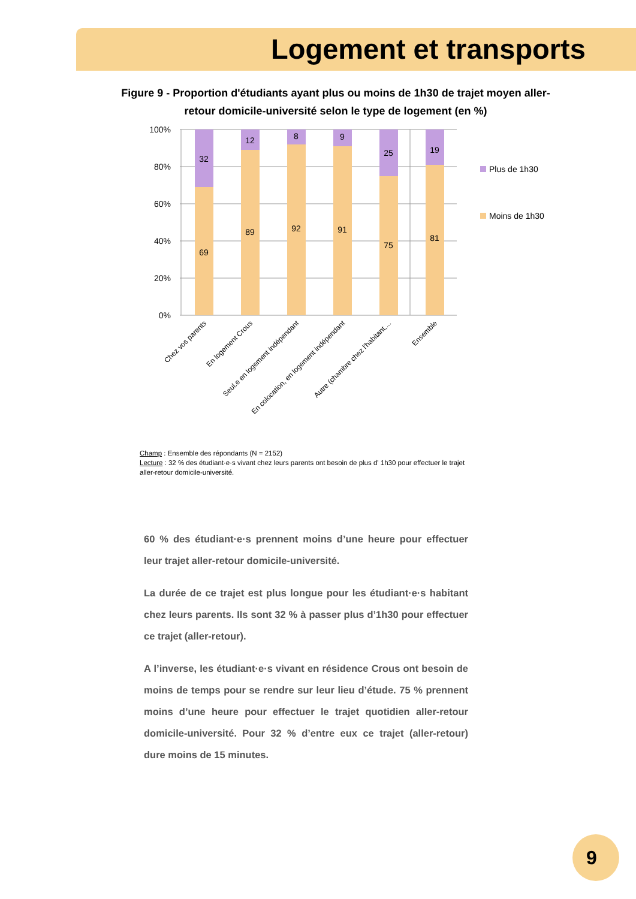Logement et transports
Figure 9 - Proportion d'étudiants ayant plus ou moins de 1h30 de trajet moyen aller-retour domicile-université selon le type de logement (en %)
100%
80%
60%
40%
20%
0%
32
69
12
89
8
92
9
91
25
75
19
81
Plus de 1h30
Moins de 1h30
Chez vos parents
En logement Crous
Seul.e en logement indépendant
En colocation, en logement indépendant
Autre (chambre chez l'habitant,...
Ensemble
Champ : Ensemble des répondants (N = 2152)
Lecture : 32 % des étudiant·e·s vivant chez leurs parents ont besoin de plus d' 1h30 pour effectuer le trajet aller-retour domicile-université.
60 % des étudiant·e·s prennent moins d’une heure pour effectuer leur trajet aller-retour domicile-université.
La durée de ce trajet est plus longue pour les étudiant·e·s habitant chez leurs parents. Ils sont 32 % à passer plus d’1h30 pour effectuer ce trajet (aller-retour).
A l’inverse, les étudiant·e·s vivant en résidence Crous ont besoin de moins de temps pour se rendre sur leur lieu d’étude. 75 % prennent moins d’une heure pour effectuer le trajet quotidien aller-retour domicile-université. Pour 32 % d’entre eux ce trajet (aller-retour) dure moins de 15 minutes.
9